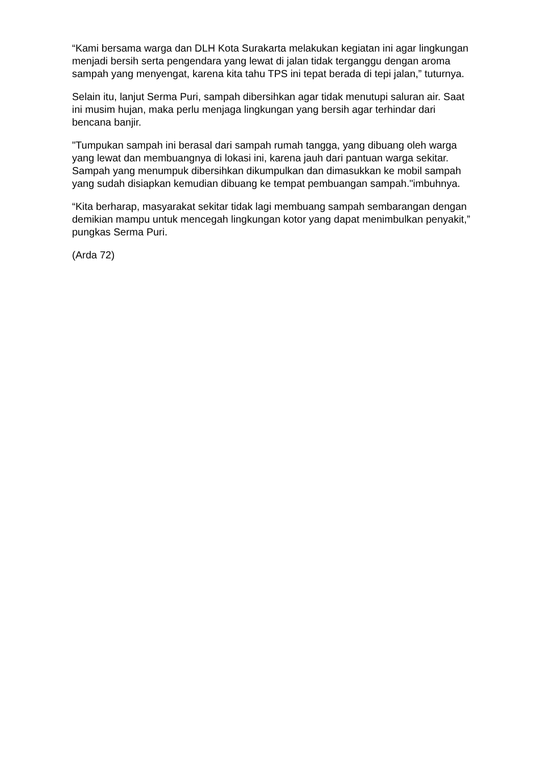“Kami bersama warga dan DLH Kota Surakarta melakukan kegiatan ini agar lingkungan menjadi bersih serta pengendara yang lewat di jalan tidak terganggu dengan aroma sampah yang menyengat, karena kita tahu TPS ini tepat berada di tepi jalan,” tuturnya.
Selain itu, lanjut Serma Puri, sampah dibersihkan agar tidak menutupi saluran air. Saat ini musim hujan, maka perlu menjaga lingkungan yang bersih agar terhindar dari bencana banjir.
"Tumpukan sampah ini berasal dari sampah rumah tangga, yang dibuang oleh warga yang lewat dan membuangnya di lokasi ini, karena jauh dari pantuan warga sekitar. Sampah yang menumpuk dibersihkan dikumpulkan dan dimasukkan ke mobil sampah yang sudah disiapkan kemudian dibuang ke tempat pembuangan sampah."imbuhnya.
“Kita berharap, masyarakat sekitar tidak lagi membuang sampah sembarangan dengan demikian mampu untuk mencegah lingkungan kotor yang dapat menimbulkan penyakit,” pungkas Serma Puri.
(Arda 72)